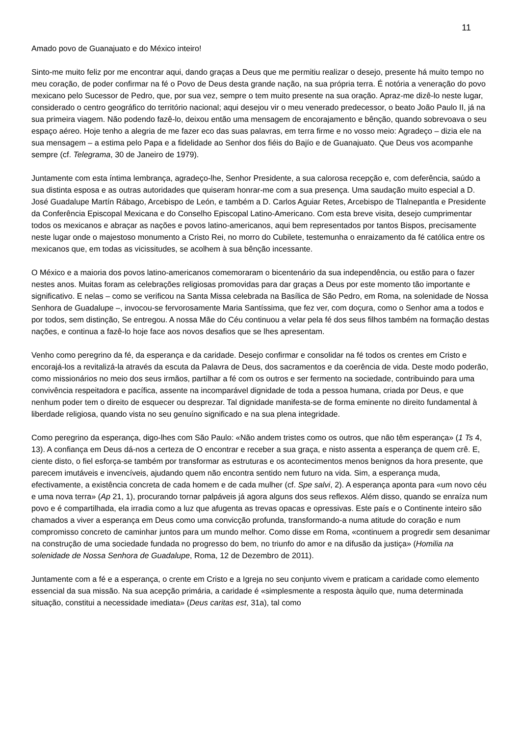11
Amado povo de Guanajuato e do México inteiro!
Sinto-me muito feliz por me encontrar aqui, dando graças a Deus que me permitiu realizar o desejo, presente há muito tempo no meu coração, de poder confirmar na fé o Povo de Deus desta grande nação, na sua própria terra. É notória a veneração do povo mexicano pelo Sucessor de Pedro, que, por sua vez, sempre o tem muito presente na sua oração. Apraz-me dizê-lo neste lugar, considerado o centro geográfico do território nacional; aqui desejou vir o meu venerado predecessor, o beato João Paulo II, já na sua primeira viagem. Não podendo fazê-lo, deixou então uma mensagem de encorajamento e bênção, quando sobrevoava o seu espaço aéreo. Hoje tenho a alegria de me fazer eco das suas palavras, em terra firme e no vosso meio: Agradeço – dizia ele na sua mensagem – a estima pelo Papa e a fidelidade ao Senhor dos fiéis do Bajío e de Guanajuato. Que Deus vos acompanhe sempre (cf. Telegrama, 30 de Janeiro de 1979).
Juntamente com esta íntima lembrança, agradeço-lhe, Senhor Presidente, a sua calorosa recepção e, com deferência, saúdo a sua distinta esposa e as outras autoridades que quiseram honrar-me com a sua presença. Uma saudação muito especial a D. José Guadalupe Martín Rábago, Arcebispo de León, e também a D. Carlos Aguiar Retes, Arcebispo de Tlalnepantla e Presidente da Conferência Episcopal Mexicana e do Conselho Episcopal Latino-Americano. Com esta breve visita, desejo cumprimentar todos os mexicanos e abraçar as nações e povos latino-americanos, aqui bem representados por tantos Bispos, precisamente neste lugar onde o majestoso monumento a Cristo Rei, no morro do Cubilete, testemunha o enraizamento da fé católica entre os mexicanos que, em todas as vicissitudes, se acolhem à sua bênção incessante.
O México e a maioria dos povos latino-americanos comemoraram o bicentenário da sua independência, ou estão para o fazer nestes anos. Muitas foram as celebrações religiosas promovidas para dar graças a Deus por este momento tão importante e significativo. E nelas – como se verificou na Santa Missa celebrada na Basílica de São Pedro, em Roma, na solenidade de Nossa Senhora de Guadalupe –, invocou-se fervorosamente Maria Santíssima, que fez ver, com doçura, como o Senhor ama a todos e por todos, sem distinção, Se entregou. A nossa Mãe do Céu continuou a velar pela fé dos seus filhos também na formação destas nações, e continua a fazê-lo hoje face aos novos desafios que se lhes apresentam.
Venho como peregrino da fé, da esperança e da caridade. Desejo confirmar e consolidar na fé todos os crentes em Cristo e encorajá-los a revitalizá-la através da escuta da Palavra de Deus, dos sacramentos e da coerência de vida. Deste modo poderão, como missionários no meio dos seus irmãos, partilhar a fé com os outros e ser fermento na sociedade, contribuindo para uma convivência respeitadora e pacífica, assente na incomparável dignidade de toda a pessoa humana, criada por Deus, e que nenhum poder tem o direito de esquecer ou desprezar. Tal dignidade manifesta-se de forma eminente no direito fundamental à liberdade religiosa, quando vista no seu genuíno significado e na sua plena integridade.
Como peregrino da esperança, digo-lhes com São Paulo: «Não andem tristes como os outros, que não têm esperança» (1 Ts 4, 13). A confiança em Deus dá-nos a certeza de O encontrar e receber a sua graça, e nisto assenta a esperança de quem crê. E, ciente disto, o fiel esforça-se também por transformar as estruturas e os acontecimentos menos benignos da hora presente, que parecem imutáveis e invencíveis, ajudando quem não encontra sentido nem futuro na vida. Sim, a esperança muda, efectivamente, a existência concreta de cada homem e de cada mulher (cf. Spe salvi, 2). A esperança aponta para «um novo céu e uma nova terra» (Ap 21, 1), procurando tornar palpáveis já agora alguns dos seus reflexos. Além disso, quando se enraíza num povo e é compartilhada, ela irradia como a luz que afugenta as trevas opacas e opressivas. Este país e o Continente inteiro são chamados a viver a esperança em Deus como uma convicção profunda, transformando-a numa atitude do coração e num compromisso concreto de caminhar juntos para um mundo melhor. Como disse em Roma, «continuem a progredir sem desanimar na construção de uma sociedade fundada no progresso do bem, no triunfo do amor e na difusão da justiça» (Homilia na solenidade de Nossa Senhora de Guadalupe, Roma, 12 de Dezembro de 2011).
Juntamente com a fé e a esperança, o crente em Cristo e a Igreja no seu conjunto vivem e praticam a caridade como elemento essencial da sua missão. Na sua acepção primária, a caridade é «simplesmente a resposta àquilo que, numa determinada situação, constitui a necessidade imediata» (Deus caritas est, 31a), tal como